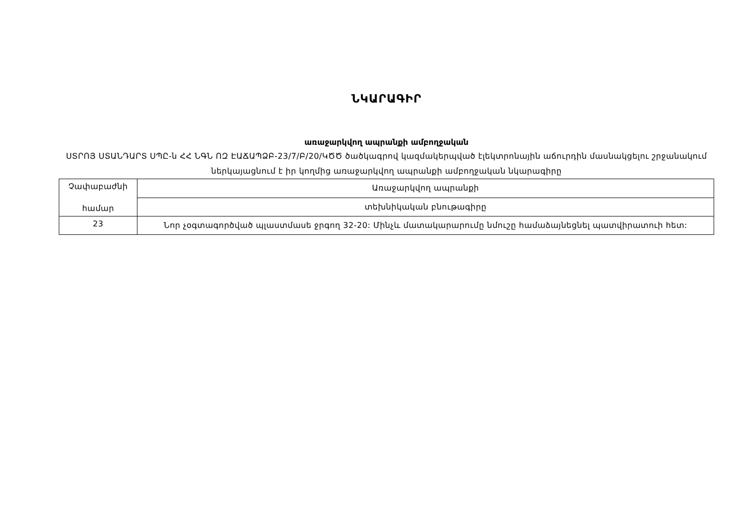ՆԿԱՐԱԳԻՐ
առաջարկվող ապրանքի ամբողջական
ՍՏՐՈՅ ՍՏԱՆԴԱՐՏ ՍՊԸ-ն ՀՀ ՆԳՆ ՈԶ ԷԱՃԱՊՁԲ-23/7/Բ/20/ԿԾԾ ծածկագրով կազմակերպված էլեկտրոնային աճուրդին մասնակցելու շրջանակում ներկայացնում է իր կողմից առաջարկվող ապրանքի ամբողջական նկարագիրը
| Չափաբաժնի համար | Առաջարկվող ապրանքի |
| | տեխնիկական բնութագիրը |
| 23 | Նոր չօգտագործված պլաստմասե ջրգող 32-20: Մինչև մատակարարումը նմուշը համաձայնեցնել պատվիրատուի հետ: |